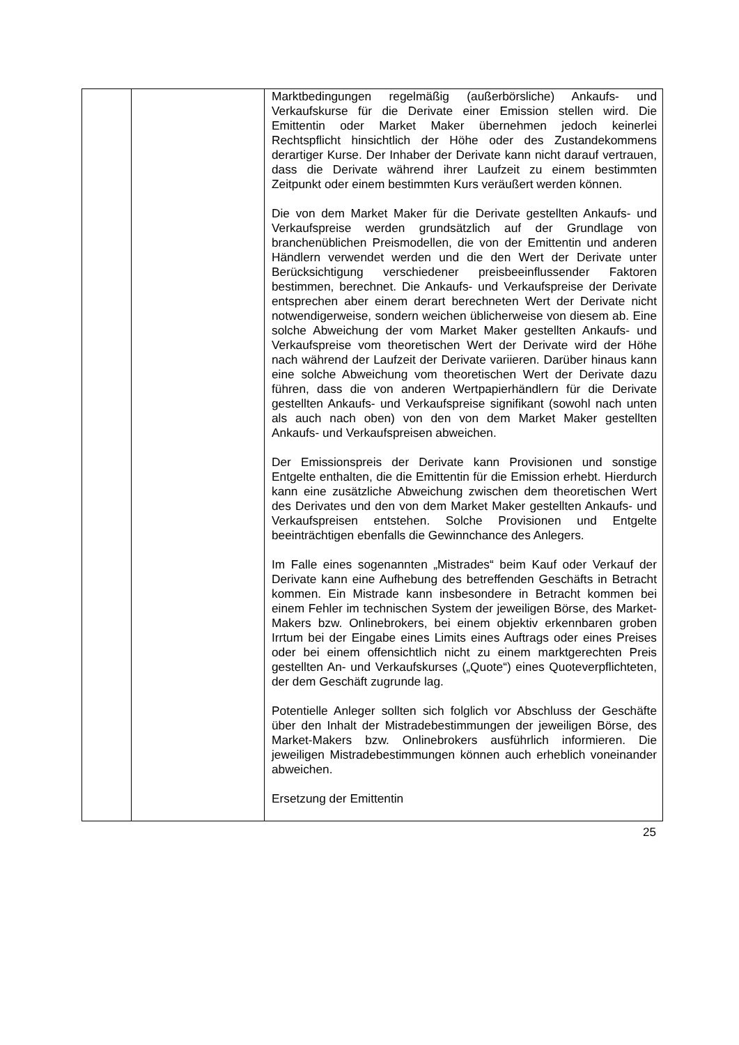| | | Marktbedingungen regelmäßig (außerbörsliche) Ankaufs- und Verkaufskurse für die Derivate einer Emission stellen wird. Die Emittentin oder Market Maker übernehmen jedoch keinerlei Rechtspflicht hinsichtlich der Höhe oder des Zustande­kommens derartiger Kurse. Der Inhaber der Derivate kann nicht darauf vertrauen, dass die Derivate während ihrer Laufzeit zu einem bestimmten Zeitpunkt oder einem be­stimmten Kurs veräußert werden können. Die von dem Market Maker für die Derivate gestellten Ankaufs- und Verkaufspreise werden grundsätzlich auf der Grundlage von branchenüblichen Preismodellen, die von der Emittentin und anderen Händlern verwendet werden und die den Wert der Derivate unter Berücksichtigung verschiedener preisbeeinflussender Faktoren bestimmen, berechnet. Die Ankaufs- und Verkaufspreise der Derivate entsprechen aber einem derart berechneten Wert der Derivate nicht notwendigerweise, sondern weichen üblicherweise von diesem ab. Eine solche Abweichung der vom Market Maker gestellten Ankaufs- und Verkaufspreise vom theoretischen Wert der Derivate wird der Höhe nach während der Laufzeit der Derivate variieren. Darüber hinaus kann eine solche Abweichung vom theoretischen Wert der Derivate dazu führen, dass die von anderen Wertpapierhändlern für die Derivate gestellten Ankaufs- und Verkaufspreise signifikant (sowohl nach unten als auch nach oben) von den von dem Market Maker gestellten Ankaufs- und Verkaufspreisen abweichen. Der Emissionspreis der Derivate kann Provisionen und sonstige Entgelte enthalten, die die Emittentin für die Emission erhebt. Hierdurch kann eine zusätzliche Abweichung zwischen dem theoretischen Wert des Derivates und den von dem Market Maker gestellten Ankaufs- und Verkaufspreisen entstehen. Solche Provisionen und Entgelte beeinträchtigen ebenfalls die Gewinnchance des Anlegers. Im Falle eines sogenannten „Mistrades“ beim Kauf oder Verkauf der Derivate kann eine Aufhebung des betreffenden Geschäfts in Betracht kommen. Ein Mistrade kann insbesondere in Betracht kommen bei einem Fehler im technischen System der jeweiligen Börse, des Market-Makers bzw. Onlinebrokers, bei einem objektiv erkennbaren groben Irrtum bei der Eingabe eines Limits eines Auftrags oder eines Preises oder bei einem offensichtlich nicht zu einem marktgerechten Preis gestellten An- und Verkaufskurses („Quote“) eines Quoteverpflichteten, der dem Geschäft zugrunde lag. Potentielle Anleger sollten sich folglich vor Abschluss der Geschäfte über den Inhalt der Mistradebestimmungen der jeweiligen Börse, des Market-Makers bzw. Onlinebrokers ausführlich informieren. Die jeweiligen Mistradebestimmungen können auch erheblich voneinander abweichen. Ersetzung der Emittentin |
25